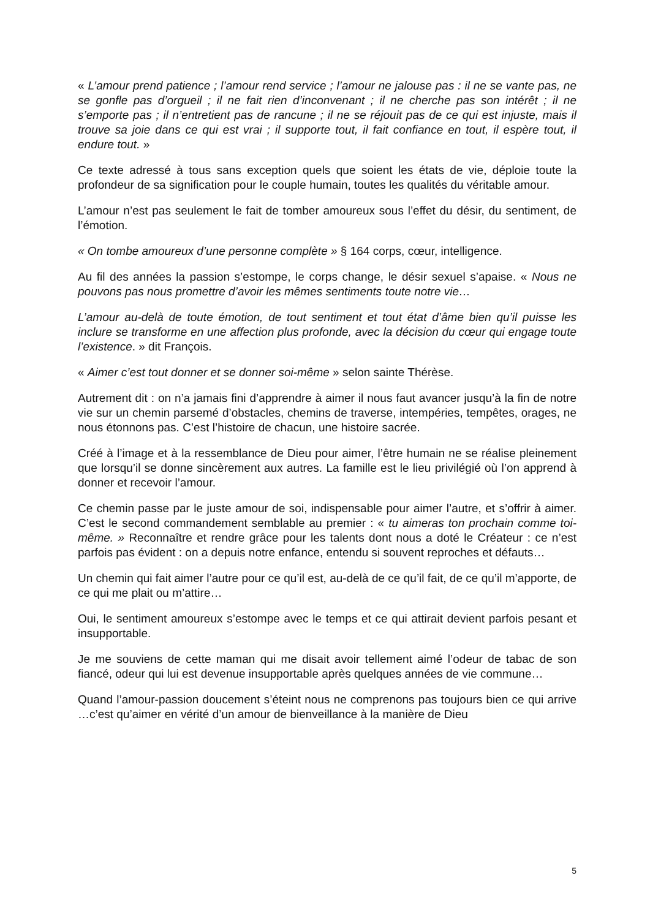« L’amour prend patience ; l’amour rend service ; l’amour ne jalouse pas : il ne se vante pas, ne se gonfle pas d’orgueil ; il ne fait rien d’inconvenant ; il ne cherche pas son intérêt ; il ne s’emporte pas ; il n’entretient pas de rancune ; il ne se réjouit pas de ce qui est injuste, mais il trouve sa joie dans ce qui est vrai ; il supporte tout, il fait confiance en tout, il espère tout, il endure tout. »
Ce texte adressé à tous sans exception quels que soient les états de vie, déploie toute la profondeur de sa signification pour le couple humain, toutes les qualités du véritable amour.
L’amour n’est pas seulement le fait de tomber amoureux sous l’effet du désir, du sentiment, de l’émotion.
« On tombe amoureux d’une personne complète » § 164 corps, cœur, intelligence.
Au fil des années la passion s’estompe, le corps change, le désir sexuel s’apaise. « Nous ne pouvons pas nous promettre d’avoir les mêmes sentiments toute notre vie…
L’amour au-delà de toute émotion, de tout sentiment et tout état d’âme bien qu’il puisse les inclure se transforme en une affection plus profonde, avec la décision du cœur qui engage toute l’existence. » dit François.
« Aimer c’est tout donner et se donner soi-même » selon sainte Thérèse.
Autrement dit : on n’a jamais fini d’apprendre à aimer il nous faut avancer jusqu’à la fin de notre vie sur un chemin parsemé d’obstacles, chemins de traverse, intempéries, tempêtes, orages, ne nous étonnons pas. C’est l’histoire de chacun, une histoire sacrée.
Créé à l’image et à la ressemblance de Dieu pour aimer, l’être humain ne se réalise pleinement que lorsqu’il se donne sincèrement aux autres. La famille est le lieu privilégié où l’on apprend à donner et recevoir l’amour.
Ce chemin passe par le juste amour de soi, indispensable pour aimer l’autre, et s’offrir à aimer. C’est le second commandement semblable au premier : « tu aimeras ton prochain comme toi-même. » Reconnaître et rendre grâce pour les talents dont nous a doté le Créateur : ce n’est parfois pas évident : on a depuis notre enfance, entendu si souvent reproches et défauts…
Un chemin qui fait aimer l’autre pour ce qu’il est, au-delà de ce qu’il fait, de ce qu’il m’apporte, de ce qui me plait ou m’attire…
Oui, le sentiment amoureux s’estompe avec le temps et ce qui attirait devient parfois pesant et insupportable.
Je me souviens de cette maman qui me disait avoir tellement aimé l’odeur de tabac de son fiancé, odeur qui lui est devenue insupportable après quelques années de vie commune…
Quand l’amour-passion doucement s’éteint nous ne comprenons pas toujours bien ce qui arrive …c’est qu’aimer en vérité d’un amour de bienveillance à la manière de Dieu
5